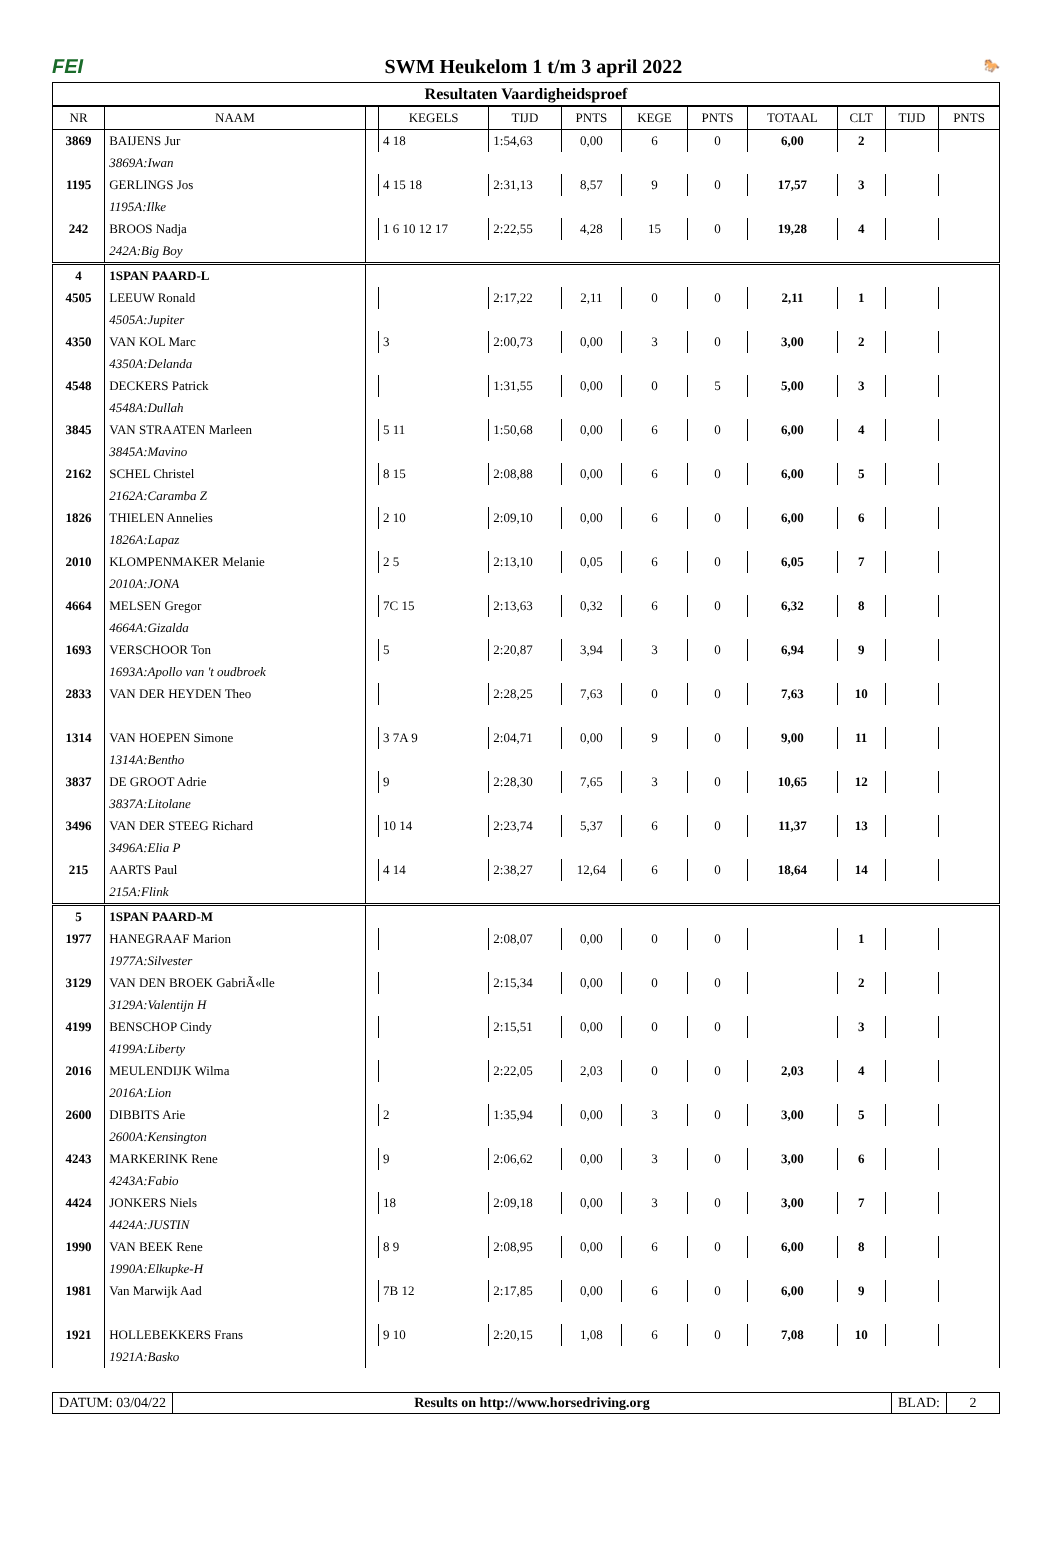FEI
SWM Heukelom 1 t/m 3 april 2022
🐎
Resultaten Vaardigheidsproef
| NR | NAAM | | KEGELS | TIJD | PNTS | KEGE | PNTS | TOTAAL | CLT | TIJD | PNTS |
| --- | --- | --- | --- | --- | --- | --- | --- | --- | --- | --- | --- |
| 3869 | BAIJENS Jur | | 4 18 | 1:54,63 | 0,00 | 6 | 0 | 6,00 | 2 | | |
| | 3869A:Iwan | | | | | | | | | | |
| 1195 | GERLINGS Jos | | 4 15 18 | 2:31,13 | 8,57 | 9 | 0 | 17,57 | 3 | | |
| | 1195A:Ilke | | | | | | | | | | |
| 242 | BROOS Nadja | | 1 6 10 12 17 | 2:22,55 | 4,28 | 15 | 0 | 19,28 | 4 | | |
| | 242A:Big Boy | | | | | | | | | | |
| 4 | 1SPAN PAARD-L | | | | | | | | | | |
| 4505 | LEEUW Ronald | | | 2:17,22 | 2,11 | 0 | 0 | 2,11 | 1 | | |
| | 4505A:Jupiter | | | | | | | | | | |
| 4350 | VAN KOL Marc | | 3 | 2:00,73 | 0,00 | 3 | 0 | 3,00 | 2 | | |
| | 4350A:Delanda | | | | | | | | | | |
| 4548 | DECKERS Patrick | | | 1:31,55 | 0,00 | 0 | 5 | 5,00 | 3 | | |
| | 4548A:Dullah | | | | | | | | | | |
| 3845 | VAN STRAATEN Marleen | | 5 11 | 1:50,68 | 0,00 | 6 | 0 | 6,00 | 4 | | |
| | 3845A:Mavino | | | | | | | | | | |
| 2162 | SCHEL Christel | | 8 15 | 2:08,88 | 0,00 | 6 | 0 | 6,00 | 5 | | |
| | 2162A:Caramba Z | | | | | | | | | | |
| 1826 | THIELEN Annelies | | 2 10 | 2:09,10 | 0,00 | 6 | 0 | 6,00 | 6 | | |
| | 1826A:Lapaz | | | | | | | | | | |
| 2010 | KLOMPENMAKER Melanie | | 2 5 | 2:13,10 | 0,05 | 6 | 0 | 6,05 | 7 | | |
| | 2010A:JONA | | | | | | | | | | |
| 4664 | MELSEN Gregor | | 7C 15 | 2:13,63 | 0,32 | 6 | 0 | 6,32 | 8 | | |
| | 4664A:Gizalda | | | | | | | | | | |
| 1693 | VERSCHOOR Ton | | 5 | 2:20,87 | 3,94 | 3 | 0 | 6,94 | 9 | | |
| | 1693A:Apollo van 't oudbroek | | | | | | | | | | |
| 2833 | VAN DER HEYDEN Theo | | | 2:28,25 | 7,63 | 0 | 0 | 7,63 | 10 | | |
| 1314 | VAN HOEPEN Simone | | 3 7A 9 | 2:04,71 | 0,00 | 9 | 0 | 9,00 | 11 | | |
| | 1314A:Bentho | | | | | | | | | | |
| 3837 | DE GROOT Adrie | | 9 | 2:28,30 | 7,65 | 3 | 0 | 10,65 | 12 | | |
| | 3837A:Litolane | | | | | | | | | | |
| 3496 | VAN DER STEEG Richard | | 10 14 | 2:23,74 | 5,37 | 6 | 0 | 11,37 | 13 | | |
| | 3496A:Elia P | | | | | | | | | | |
| 215 | AARTS Paul | | 4 14 | 2:38,27 | 12,64 | 6 | 0 | 18,64 | 14 | | |
| | 215A:Flink | | | | | | | | | | |
| 5 | 1SPAN PAARD-M | | | | | | | | | | |
| 1977 | HANEGRAAF Marion | | | 2:08,07 | 0,00 | 0 | 0 | | 1 | | |
| | 1977A:Silvester | | | | | | | | | | |
| 3129 | VAN DEN BROEK GabriÃ«lle | | | 2:15,34 | 0,00 | 0 | 0 | | 2 | | |
| | 3129A:Valentijn H | | | | | | | | | | |
| 4199 | BENSCHOP Cindy | | | 2:15,51 | 0,00 | 0 | 0 | | 3 | | |
| | 4199A:Liberty | | | | | | | | | | |
| 2016 | MEULENDIJK Wilma | | | 2:22,05 | 2,03 | 0 | 0 | 2,03 | 4 | | |
| | 2016A:Lion | | | | | | | | | | |
| 2600 | DIBBITS Arie | | 2 | 1:35,94 | 0,00 | 3 | 0 | 3,00 | 5 | | |
| | 2600A:Kensington | | | | | | | | | | |
| 4243 | MARKERINK Rene | | 9 | 2:06,62 | 0,00 | 3 | 0 | 3,00 | 6 | | |
| | 4243A:Fabio | | | | | | | | | | |
| 4424 | JONKERS Niels | | 18 | 2:09,18 | 0,00 | 3 | 0 | 3,00 | 7 | | |
| | 4424A:JUSTIN | | | | | | | | | | |
| 1990 | VAN BEEK Rene | | 8 9 | 2:08,95 | 0,00 | 6 | 0 | 6,00 | 8 | | |
| | 1990A:Elkupke-H | | | | | | | | | | |
| 1981 | Van Marwijk Aad | | 7B 12 | 2:17,85 | 0,00 | 6 | 0 | 6,00 | 9 | | |
| 1921 | HOLLEBEKKERS Frans | | 9 10 | 2:20,15 | 1,08 | 6 | 0 | 7,08 | 10 | | |
| | 1921A:Basko | | | | | | | | | | |
DATUM: 03/04/22 Results on http://www.horsedriving.org
BLAD: 2